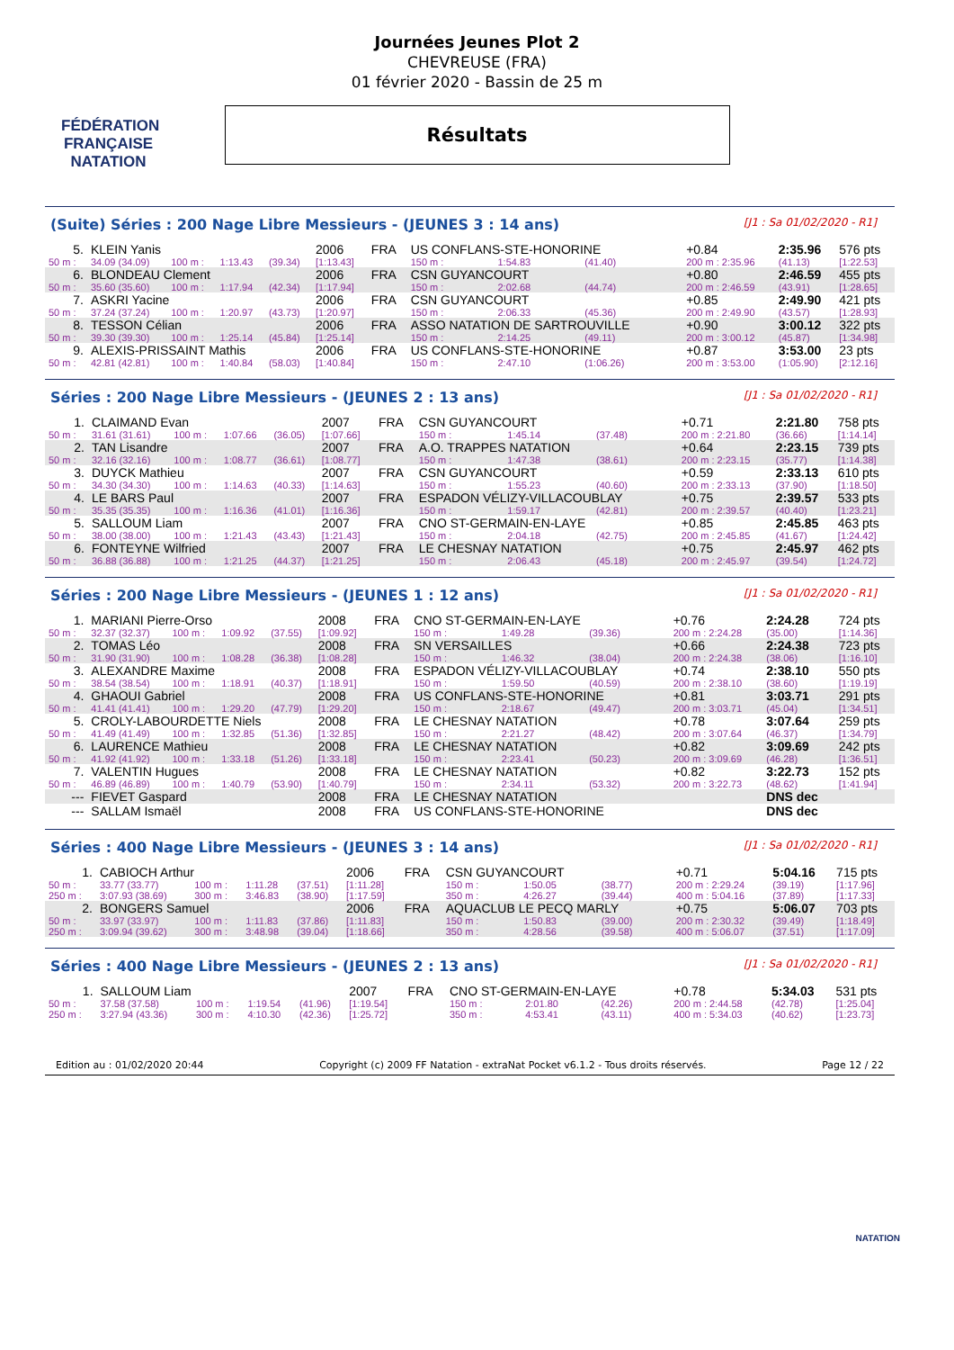FÉDÉRATION FRANÇAISE
NATATION
Journées Jeunes Plot 2
CHEVREUSE (FRA)
01 février 2020 - Bassin de 25 m
Résultats
(Suite) Séries : 200 Nage Libre Messieurs - (JEUNES 3 : 14 ans) [J1 : Sa 01/02/2020 - R1]
| 5. | KLEIN Yanis | | | | 2006 | FRA | US CONFLANS-STE-HONORINE | | | +0.84 | 2:35.96 | 576 pts |
| 50 m : | 34.09 (34.09) | 100 m : | 1:13.43 | (39.34) | [1:13.43] | | 150 m : | 1:54.83 | (41.40) | 200 m : 2:35.96 | (41.13) | [1:22.53] |
| 6. | BLONDEAU Clement | | | | 2006 | FRA | CSN GUYANCOURT | | | +0.80 | 2:46.59 | 455 pts |
| 50 m : | 35.60 (35.60) | 100 m : | 1:17.94 | (42.34) | [1:17.94] | | 150 m : | 2:02.68 | (44.74) | 200 m : 2:46.59 | (43.91) | [1:28.65] |
| 7. | ASKRI Yacine | | | | 2006 | FRA | CSN GUYANCOURT | | | +0.85 | 2:49.90 | 421 pts |
| 50 m : | 37.24 (37.24) | 100 m : | 1:20.97 | (43.73) | [1:20.97] | | 150 m : | 2:06.33 | (45.36) | 200 m : 2:49.90 | (43.57) | [1:28.93] |
| 8. | TESSON Célian | | | | 2006 | FRA | ASSO NATATION DE SARTROUVILLE | | | +0.90 | 3:00.12 | 322 pts |
| 50 m : | 39.30 (39.30) | 100 m : | 1:25.14 | (45.84) | [1:25.14] | | 150 m : | 2:14.25 | (49.11) | 200 m : 3:00.12 | (45.87) | [1:34.98] |
| 9. | ALEXIS-PRISSAINT Mathis | | | | 2006 | FRA | US CONFLANS-STE-HONORINE | | | +0.87 | 3:53.00 | 23 pts |
| 50 m : | 42.81 (42.81) | 100 m : | 1:40.84 | (58.03) | [1:40.84] | | 150 m : | 2:47.10 | (1:06.26) | 200 m : 3:53.00 | (1:05.90) | [2:12.16] |
Séries : 200 Nage Libre Messieurs - (JEUNES 2 : 13 ans) [J1 : Sa 01/02/2020 - R1]
| 1. | CLAIMAND Evan | | | | 2007 | FRA | CSN GUYANCOURT | | | +0.71 | 2:21.80 | 758 pts |
| 50 m : | 31.61 (31.61) | 100 m : | 1:07.66 | (36.05) | [1:07.66] | | 150 m : | 1:45.14 | (37.48) | 200 m : 2:21.80 | (36.66) | [1:14.14] |
| 2. | TAN Lisandre | | | | 2007 | FRA | A.O. TRAPPES NATATION | | | +0.64 | 2:23.15 | 739 pts |
| 50 m : | 32.16 (32.16) | 100 m : | 1:08.77 | (36.61) | [1:08.77] | | 150 m : | 1:47.38 | (38.61) | 200 m : 2:23.15 | (35.77) | [1:14.38] |
| 3. | DUYCK Mathieu | | | | 2007 | FRA | CSN GUYANCOURT | | | +0.59 | 2:33.13 | 610 pts |
| 50 m : | 34.30 (34.30) | 100 m : | 1:14.63 | (40.33) | [1:14.63] | | 150 m : | 1:55.23 | (40.60) | 200 m : 2:33.13 | (37.90) | [1:18.50] |
| 4. | LE BARS Paul | | | | 2007 | FRA | ESPADON VÉLIZY-VILLACOUBLAY | | | +0.75 | 2:39.57 | 533 pts |
| 50 m : | 35.35 (35.35) | 100 m : | 1:16.36 | (41.01) | [1:16.36] | | 150 m : | 1:59.17 | (42.81) | 200 m : 2:39.57 | (40.40) | [1:23.21] |
| 5. | SALLOUM Liam | | | | 2007 | FRA | CNO ST-GERMAIN-EN-LAYE | | | +0.85 | 2:45.85 | 463 pts |
| 50 m : | 38.00 (38.00) | 100 m : | 1:21.43 | (43.43) | [1:21.43] | | 150 m : | 2:04.18 | (42.75) | 200 m : 2:45.85 | (41.67) | [1:24.42] |
| 6. | FONTEYNE Wilfried | | | | 2007 | FRA | LE CHESNAY NATATION | | | +0.75 | 2:45.97 | 462 pts |
| 50 m : | 36.88 (36.88) | 100 m : | 1:21.25 | (44.37) | [1:21.25] | | 150 m : | 2:06.43 | (45.18) | 200 m : 2:45.97 | (39.54) | [1:24.72] |
Séries : 200 Nage Libre Messieurs - (JEUNES 1 : 12 ans) [J1 : Sa 01/02/2020 - R1]
| 1. | MARIANI Pierre-Orso | | | | 2008 | FRA | CNO ST-GERMAIN-EN-LAYE | | | +0.76 | 2:24.28 | 724 pts |
| 50 m : | 32.37 (32.37) | 100 m : | 1:09.92 | (37.55) | [1:09.92] | | 150 m : | 1:49.28 | (39.36) | 200 m : 2:24.28 | (35.00) | [1:14.36] |
| 2. | TOMAS Léo | | | | 2008 | FRA | SN VERSAILLES | | | +0.66 | 2:24.38 | 723 pts |
| 50 m : | 31.90 (31.90) | 100 m : | 1:08.28 | (36.38) | [1:08.28] | | 150 m : | 1:46.32 | (38.04) | 200 m : 2:24.38 | (38.06) | [1:16.10] |
| 3. | ALEXANDRE Maxime | | | | 2008 | FRA | ESPADON VÉLIZY-VILLACOUBLAY | | | +0.74 | 2:38.10 | 550 pts |
| 50 m : | 38.54 (38.54) | 100 m : | 1:18.91 | (40.37) | [1:18.91] | | 150 m : | 1:59.50 | (40.59) | 200 m : 2:38.10 | (38.60) | [1:19.19] |
| 4. | GHAOUI Gabriel | | | | 2008 | FRA | US CONFLANS-STE-HONORINE | | | +0.81 | 3:03.71 | 291 pts |
| 50 m : | 41.41 (41.41) | 100 m : | 1:29.20 | (47.79) | [1:29.20] | | 150 m : | 2:18.67 | (49.47) | 200 m : 3:03.71 | (45.04) | [1:34.51] |
| 5. | CROLY-LABOURDETTE Niels | | | | 2008 | FRA | LE CHESNAY NATATION | | | +0.78 | 3:07.64 | 259 pts |
| 50 m : | 41.49 (41.49) | 100 m : | 1:32.85 | (51.36) | [1:32.85] | | 150 m : | 2:21.27 | (48.42) | 200 m : 3:07.64 | (46.37) | [1:34.79] |
| 6. | LAURENCE Mathieu | | | | 2008 | FRA | LE CHESNAY NATATION | | | +0.82 | 3:09.69 | 242 pts |
| 50 m : | 41.92 (41.92) | 100 m : | 1:33.18 | (51.26) | [1:33.18] | | 150 m : | 2:23.41 | (50.23) | 200 m : 3:09.69 | (46.28) | [1:36.51] |
| 7. | VALENTIN Hugues | | | | 2008 | FRA | LE CHESNAY NATATION | | | +0.82 | 3:22.73 | 152 pts |
| 50 m : | 46.89 (46.89) | 100 m : | 1:40.79 | (53.90) | [1:40.79] | | 150 m : | 2:34.11 | (53.32) | 200 m : 3:22.73 | (48.62) | [1:41.94] |
| --- | FIEVET Gaspard | | | | 2008 | FRA | LE CHESNAY NATATION | | | | DNS dec | |
| --- | SALLAM Ismaël | | | | 2008 | FRA | US CONFLANS-STE-HONORINE | | | | DNS dec | |
Séries : 400 Nage Libre Messieurs - (JEUNES 3 : 14 ans) [J1 : Sa 01/02/2020 - R1]
| 1. | CABIOCH Arthur | | | | 2006 | FRA | CSN GUYANCOURT | | | +0.71 | 5:04.16 | 715 pts |
| 50 m : | 33.77 (33.77) | 100 m : | 1:11.28 | (37.51) | [1:11.28] | | 150 m : | 1:50.05 | (38.77) | 200 m : 2:29.24 | (39.19) | [1:17.96] |
| 250 m : | 3:07.93 (38.69) | 300 m : | 3:46.83 | (38.90) | [1:17.59] | | 350 m : | 4:26.27 | (39.44) | 400 m : 5:04.16 | (37.89) | [1:17.33] |
| 2. | BONGERS Samuel | | | | 2006 | FRA | AQUACLUB LE PECQ MARLY | | | +0.75 | 5:06.07 | 703 pts |
| 50 m : | 33.97 (33.97) | 100 m : | 1:11.83 | (37.86) | [1:11.83] | | 150 m : | 1:50.83 | (39.00) | 200 m : 2:30.32 | (39.49) | [1:18.49] |
| 250 m : | 3:09.94 (39.62) | 300 m : | 3:48.98 | (39.04) | [1:18.66] | | 350 m : | 4:28.56 | (39.58) | 400 m : 5:06.07 | (37.51) | [1:17.09] |
Séries : 400 Nage Libre Messieurs - (JEUNES 2 : 13 ans) [J1 : Sa 01/02/2020 - R1]
| 1. | SALLOUM Liam | | | | 2007 | FRA | CNO ST-GERMAIN-EN-LAYE | | | +0.78 | 5:34.03 | 531 pts |
| 50 m : | 37.58 (37.58) | 100 m : | 1:19.54 | (41.96) | [1:19.54] | | 150 m : | 2:01.80 | (42.26) | 200 m : 2:44.58 | (42.78) | [1:25.04] |
| 250 m : | 3:27.94 (43.36) | 300 m : | 4:10.30 | (42.36) | [1:25.72] | | 350 m : | 4:53.41 | (43.11) | 400 m : 5:34.03 | (40.62) | [1:23.73] |
Edition au : 01/02/2020 20:44 Copyright (c) 2009 FF Natation - extraNat Pocket v6.1.2 - Tous droits réservés. Page 12 / 22
NATATION